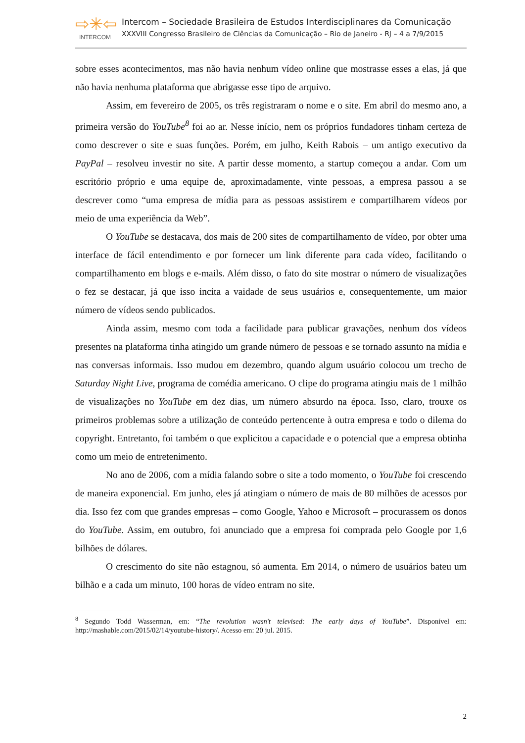⇨✳⇦
INTERCOM
Intercom – Sociedade Brasileira de Estudos Interdisciplinares da Comunicação
XXXVIII Congresso Brasileiro de Ciências da Comunicação – Rio de Janeiro - RJ – 4 a 7/9/2015
sobre esses acontecimentos, mas não havia nenhum vídeo online que mostrasse esses a elas, já que não havia nenhuma plataforma que abrigasse esse tipo de arquivo.
Assim, em fevereiro de 2005, os três registraram o nome e o site. Em abril do mesmo ano, a primeira versão do YouTube<sup>8</sup> foi ao ar. Nesse início, nem os próprios fundadores tinham certeza de como descrever o site e suas funções. Porém, em julho, Keith Rabois – um antigo executivo da PayPal – resolveu investir no site. A partir desse momento, a startup começou a andar. Com um escritório próprio e uma equipe de, aproximadamente, vinte pessoas, a empresa passou a se descrever como “uma empresa de mídia para as pessoas assistirem e compartilharem vídeos por meio de uma experiência da Web”.
O YouTube se destacava, dos mais de 200 sites de compartilhamento de vídeo, por obter uma interface de fácil entendimento e por fornecer um link diferente para cada vídeo, facilitando o compartilhamento em blogs e e-mails. Além disso, o fato do site mostrar o número de visualizações o fez se destacar, já que isso incita a vaidade de seus usuários e, consequentemente, um maior número de vídeos sendo publicados.
Ainda assim, mesmo com toda a facilidade para publicar gravações, nenhum dos vídeos presentes na plataforma tinha atingido um grande número de pessoas e se tornado assunto na mídia e nas conversas informais. Isso mudou em dezembro, quando algum usuário colocou um trecho de Saturday Night Live, programa de comédia americano. O clipe do programa atingiu mais de 1 milhão de visualizações no YouTube em dez dias, um número absurdo na época. Isso, claro, trouxe os primeiros problemas sobre a utilização de conteúdo pertencente à outra empresa e todo o dilema do copyright. Entretanto, foi também o que explicitou a capacidade e o potencial que a empresa obtinha como um meio de entretenimento.
No ano de 2006, com a mídia falando sobre o site a todo momento, o YouTube foi crescendo de maneira exponencial. Em junho, eles já atingiam o número de mais de 80 milhões de acessos por dia. Isso fez com que grandes empresas – como Google, Yahoo e Microsoft – procurassem os donos do YouTube. Assim, em outubro, foi anunciado que a empresa foi comprada pelo Google por 1,6 bilhões de dólares.
O crescimento do site não estagnou, só aumenta. Em 2014, o número de usuários bateu um bilhão e a cada um minuto, 100 horas de vídeo entram no site.
<sup>8</sup> Segundo Todd Wasserman, em: “The revolution wasn't televised: The early days of YouTube”. Disponível em: http://mashable.com/2015/02/14/youtube-history/. Acesso em: 20 jul. 2015.
2